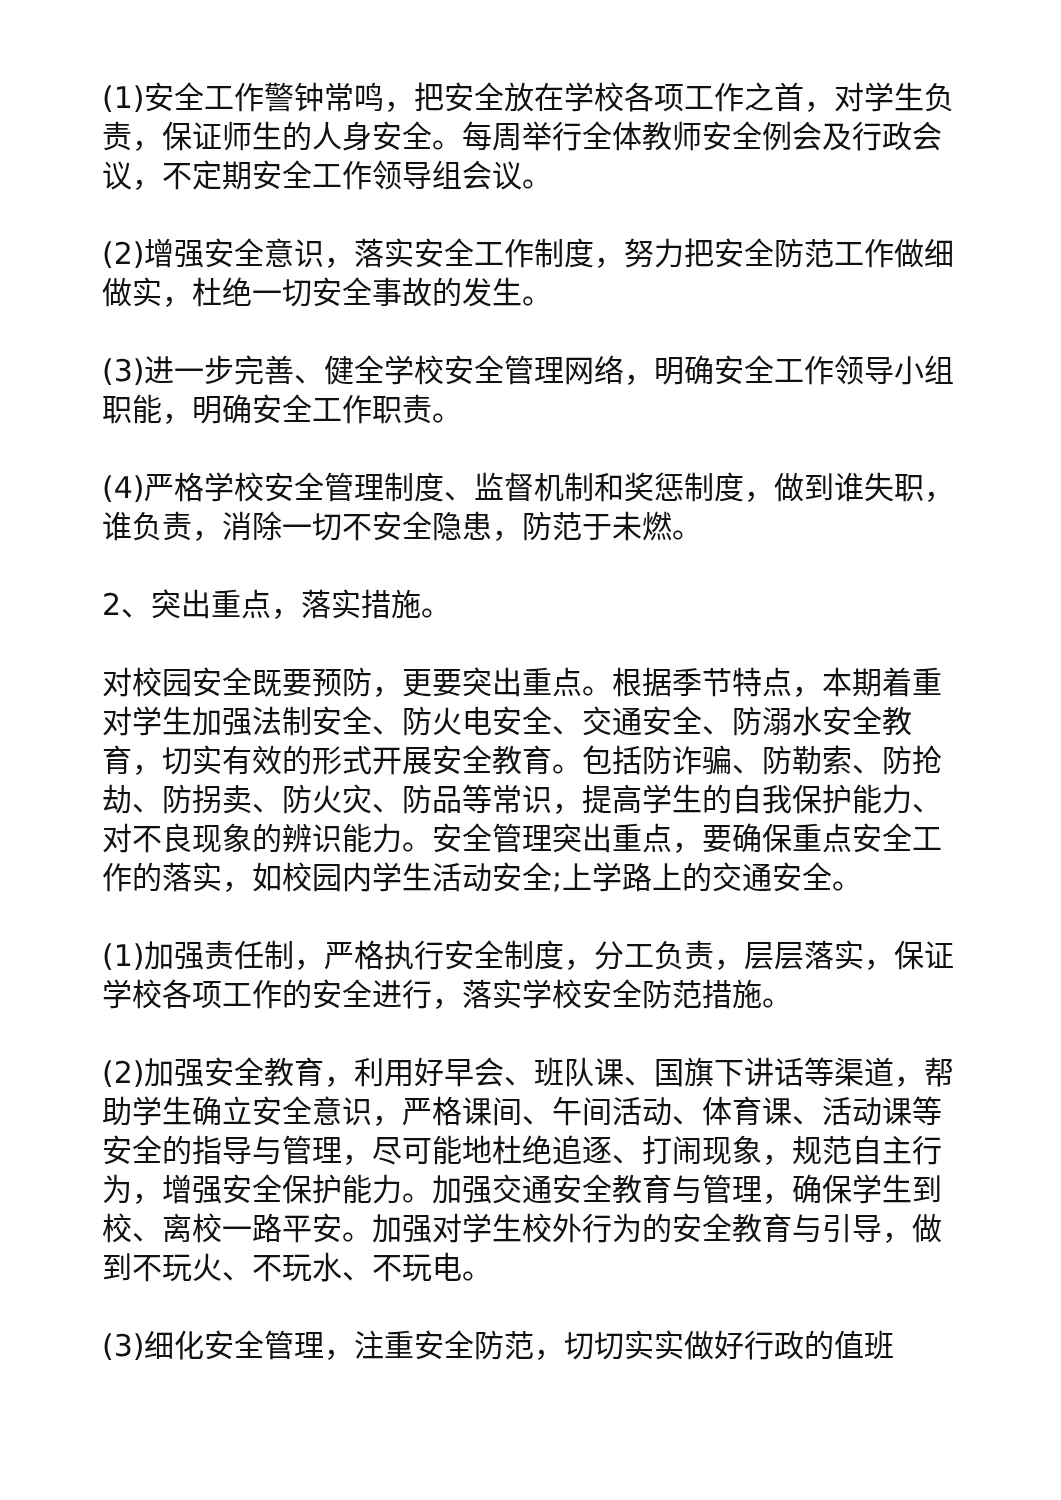(1)安全工作警钟常鸣，把安全放在学校各项工作之首，对学生负责，保证师生的人身安全。每周举行全体教师安全例会及行政会议，不定期安全工作领导组会议。
(2)增强安全意识，落实安全工作制度，努力把安全防范工作做细做实，杜绝一切安全事故的发生。
(3)进一步完善、健全学校安全管理网络，明确安全工作领导小组职能，明确安全工作职责。
(4)严格学校安全管理制度、监督机制和奖惩制度，做到谁失职，谁负责，消除一切不安全隐患，防范于未燃。
2、突出重点，落实措施。
对校园安全既要预防，更要突出重点。根据季节特点，本期着重对学生加强法制安全、防火电安全、交通安全、防溺水安全教育，切实有效的形式开展安全教育。包括防诈骗、防勒索、防抢劫、防拐卖、防火灾、防品等常识，提高学生的自我保护能力、对不良现象的辨识能力。安全管理突出重点，要确保重点安全工作的落实，如校园内学生活动安全;上学路上的交通安全。
(1)加强责任制，严格执行安全制度，分工负责，层层落实，保证学校各项工作的安全进行，落实学校安全防范措施。
(2)加强安全教育，利用好早会、班队课、国旗下讲话等渠道，帮助学生确立安全意识，严格课间、午间活动、体育课、活动课等安全的指导与管理，尽可能地杜绝追逐、打闹现象，规范自主行为，增强安全保护能力。加强交通安全教育与管理，确保学生到校、离校一路平安。加强对学生校外行为的安全教育与引导，做到不玩火、不玩水、不玩电。
(3)细化安全管理，注重安全防范，切切实实做好行政的值班